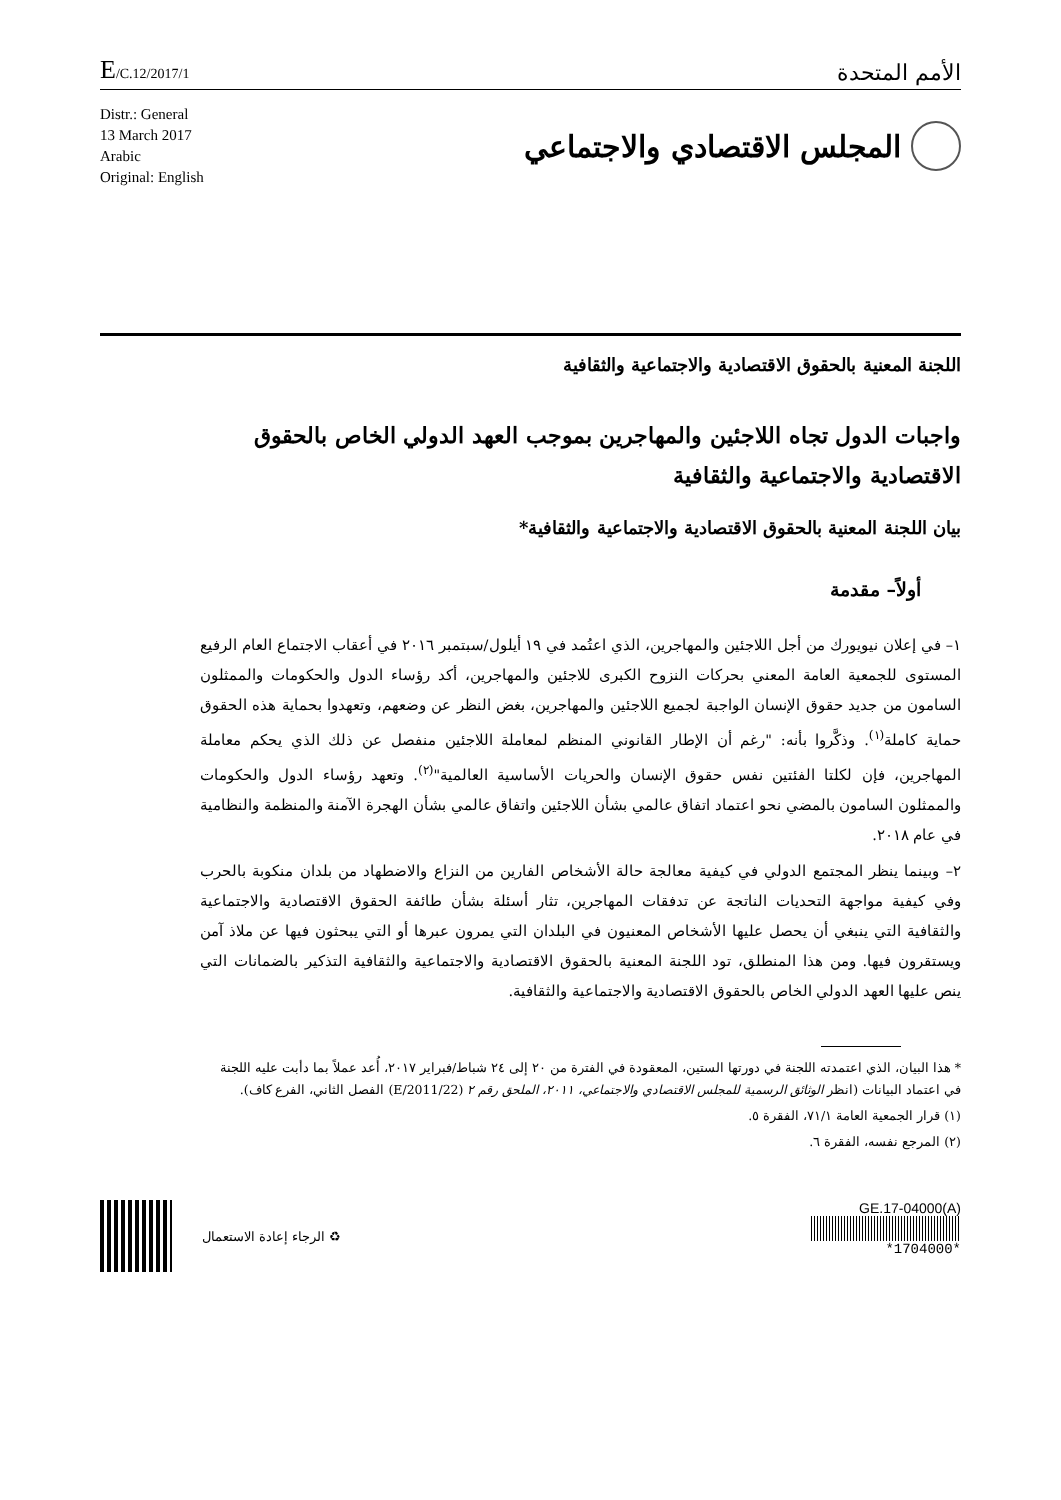E/C.12/2017/1
الأمم المتحدة
Distr.: General
13 March 2017
Arabic
Original: English
المجلس الاقتصادي والاجتماعي
اللجنة المعنية بالحقوق الاقتصادية والاجتماعية والثقافية
واجبات الدول تجاه اللاجئين والمهاجرين بموجب العهد الدولي الخاص بالحقوق الاقتصادية والاجتماعية والثقافية
بيان اللجنة المعنية بالحقوق الاقتصادية والاجتماعية والثقافية*
أولاً– مقدمة
١– في إعلان نيويورك من أجل اللاجئين والمهاجرين، الذي اعتُمد في ١٩ أيلول/سبتمبر ٢٠١٦ في أعقاب الاجتماع العام الرفيع المستوى للجمعية العامة المعني بحركات النزوح الكبرى للاجئين والمهاجرين، أكد رؤساء الدول والحكومات والممثلون السامون من جديد حقوق الإنسان الواجبة لجميع اللاجئين والمهاجرين، بغض النظر عن وضعهم، وتعهدوا بحماية هذه الحقوق حماية كاملة<sup>(١)</sup>. وذكَّروا بأنه: "رغم أن الإطار القانوني المنظم لمعاملة اللاجئين منفصل عن ذلك الذي يحكم معاملة المهاجرين، فإن لكلتا الفئتين نفس حقوق الإنسان والحريات الأساسية العالمية"<sup>(٢)</sup>. وتعهد رؤساء الدول والحكومات والممثلون السامون بالمضي نحو اعتماد اتفاق عالمي بشأن اللاجئين واتفاق عالمي بشأن الهجرة الآمنة والمنظمة والنظامية في عام ٢٠١٨.
٢– وبينما ينظر المجتمع الدولي في كيفية معالجة حالة الأشخاص الفارين من النزاع والاضطهاد من بلدان منكوبة بالحرب وفي كيفية مواجهة التحديات الناتجة عن تدفقات المهاجرين، تثار أسئلة بشأن طائفة الحقوق الاقتصادية والاجتماعية والثقافية التي ينبغي أن يحصل عليها الأشخاص المعنيون في البلدان التي يمرون عبرها أو التي يبحثون فيها عن ملاذ آمن ويستقرون فيها. ومن هذا المنطلق، تود اللجنة المعنية بالحقوق الاقتصادية والاجتماعية والثقافية التذكير بالضمانات التي ينص عليها العهد الدولي الخاص بالحقوق الاقتصادية والاجتماعية والثقافية.
* هذا البيان، الذي اعتمدته اللجنة في دورتها الستين، المعقودة في الفترة من ٢٠ إلى ٢٤ شباط/فبراير ٢٠١٧، أُعد عملاً بما دأبت عليه اللجنة في اعتماد البيانات (انظر الوثائق الرسمية للمجلس الاقتصادي والاجتماعي، ٢٠١١، الملحق رقم ٢ (E/2011/22) الفصل الثاني، الفرع كاف).
(١) قرار الجمعية العامة ٧١/١، الفقرة ٥.
(٢) المرجع نفسه، الفقرة ٦.
الرجاء إعادة الاستعمال ♻ GE.17-04000(A)
*1704000*